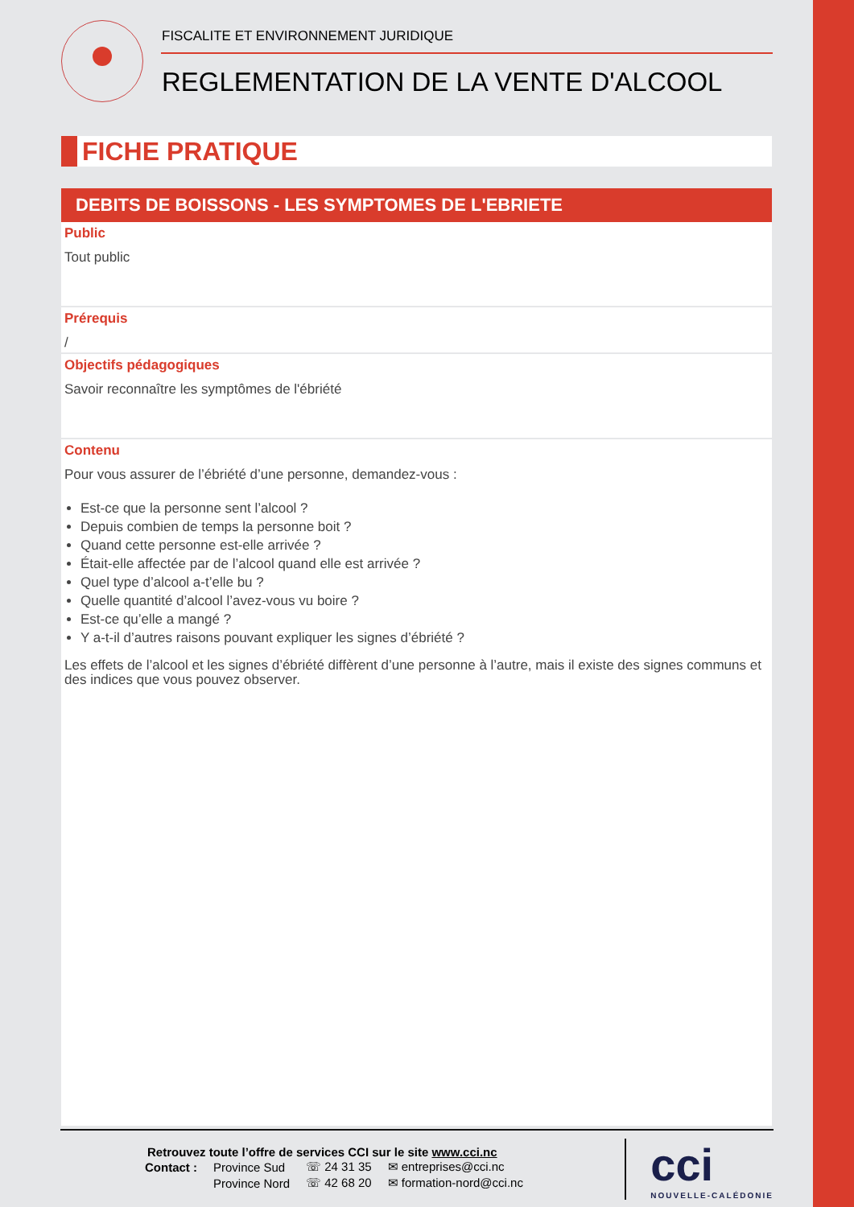FISCALITE ET ENVIRONNEMENT JURIDIQUE
REGLEMENTATION DE LA VENTE D'ALCOOL
FICHE PRATIQUE
DEBITS DE BOISSONS - LES SYMPTOMES DE L'EBRIETE
Public
Tout public
Prérequis
/
Objectifs pédagogiques
Savoir reconnaître les symptômes de l'ébriété
Contenu
Pour vous assurer de l’ébriété d’une personne, demandez-vous :
Est-ce que la personne sent l’alcool ?
Depuis combien de temps la personne boit ?
Quand cette personne est-elle arrivée ?
Était-elle affectée par de l’alcool quand elle est arrivée ?
Quel type d’alcool a-t’elle bu ?
Quelle quantité d’alcool l’avez-vous vu boire ?
Est-ce qu’elle a mangé ?
Y a-t-il d’autres raisons pouvant expliquer les signes d’ébriété ?
Les effets de l’alcool et les signes d’ébriété diffèrent d’une personne à l’autre, mais il existe des signes communs et des indices que vous pouvez observer.
Retrouvez toute l’offre de services CCI sur le site www.cci.nc
| Contact : | Province Sud | ☏ 24 31 35 | ✉ entreprises@cci.nc |
| | Province Nord | ☏ 42 68 20 | ✉ formation-nord@cci.nc |
cci
NOUVELLE-CALÉDONIE